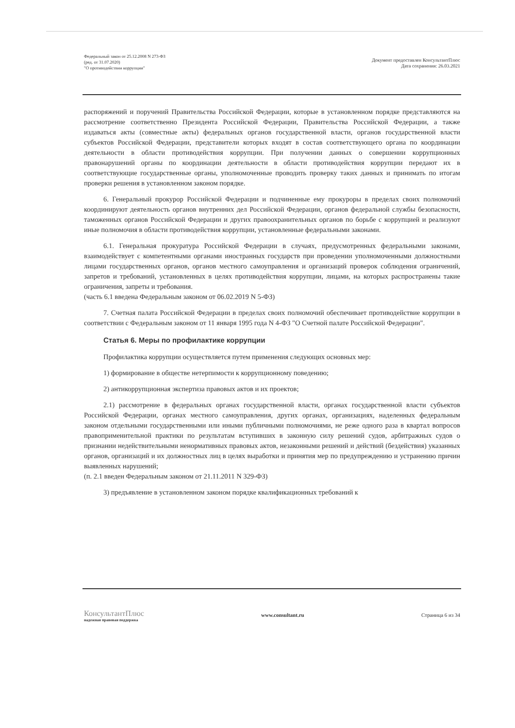Федеральный закон от 25.12.2008 N 273-ФЗ
(ред. от 31.07.2020)
"О противодействии коррупции"
Документ предоставлен КонсультантПлюс
Дата сохранения: 26.03.2021
распоряжений и поручений Правительства Российской Федерации, которые в установленном порядке представляются на рассмотрение соответственно Президента Российской Федерации, Правительства Российской Федерации, а также издаваться акты (совместные акты) федеральных органов государственной власти, органов государственной власти субъектов Российской Федерации, представители которых входят в состав соответствующего органа по координации деятельности в области противодействия коррупции. При получении данных о совершении коррупционных правонарушений органы по координации деятельности в области противодействия коррупции передают их в соответствующие государственные органы, уполномоченные проводить проверку таких данных и принимать по итогам проверки решения в установленном законом порядке.
6. Генеральный прокурор Российской Федерации и подчиненные ему прокуроры в пределах своих полномочий координируют деятельность органов внутренних дел Российской Федерации, органов федеральной службы безопасности, таможенных органов Российской Федерации и других правоохранительных органов по борьбе с коррупцией и реализуют иные полномочия в области противодействия коррупции, установленные федеральными законами.
6.1. Генеральная прокуратура Российской Федерации в случаях, предусмотренных федеральными законами, взаимодействует с компетентными органами иностранных государств при проведении уполномоченными должностными лицами государственных органов, органов местного самоуправления и организаций проверок соблюдения ограничений, запретов и требований, установленных в целях противодействия коррупции, лицами, на которых распространены такие ограничения, запреты и требования.
(часть 6.1 введена Федеральным законом от 06.02.2019 N 5-ФЗ)
7. Счетная палата Российской Федерации в пределах своих полномочий обеспечивает противодействие коррупции в соответствии с Федеральным законом от 11 января 1995 года N 4-ФЗ "О Счетной палате Российской Федерации".
Статья 6. Меры по профилактике коррупции
Профилактика коррупции осуществляется путем применения следующих основных мер:
1) формирование в обществе нетерпимости к коррупционному поведению;
2) антикоррупционная экспертиза правовых актов и их проектов;
2.1) рассмотрение в федеральных органах государственной власти, органах государственной власти субъектов Российской Федерации, органах местного самоуправления, других органах, организациях, наделенных федеральным законом отдельными государственными или иными публичными полномочиями, не реже одного раза в квартал вопросов правоприменительной практики по результатам вступивших в законную силу решений судов, арбитражных судов о признании недействительными ненормативных правовых актов, незаконными решений и действий (бездействия) указанных органов, организаций и их должностных лиц в целях выработки и принятия мер по предупреждению и устранению причин выявленных нарушений;
(п. 2.1 введен Федеральным законом от 21.11.2011 N 329-ФЗ)
3) предъявление в установленном законом порядке квалификационных требований к
КонсультантПлюс
надежная правовая поддержка
www.consultant.ru Страница 6 из 34